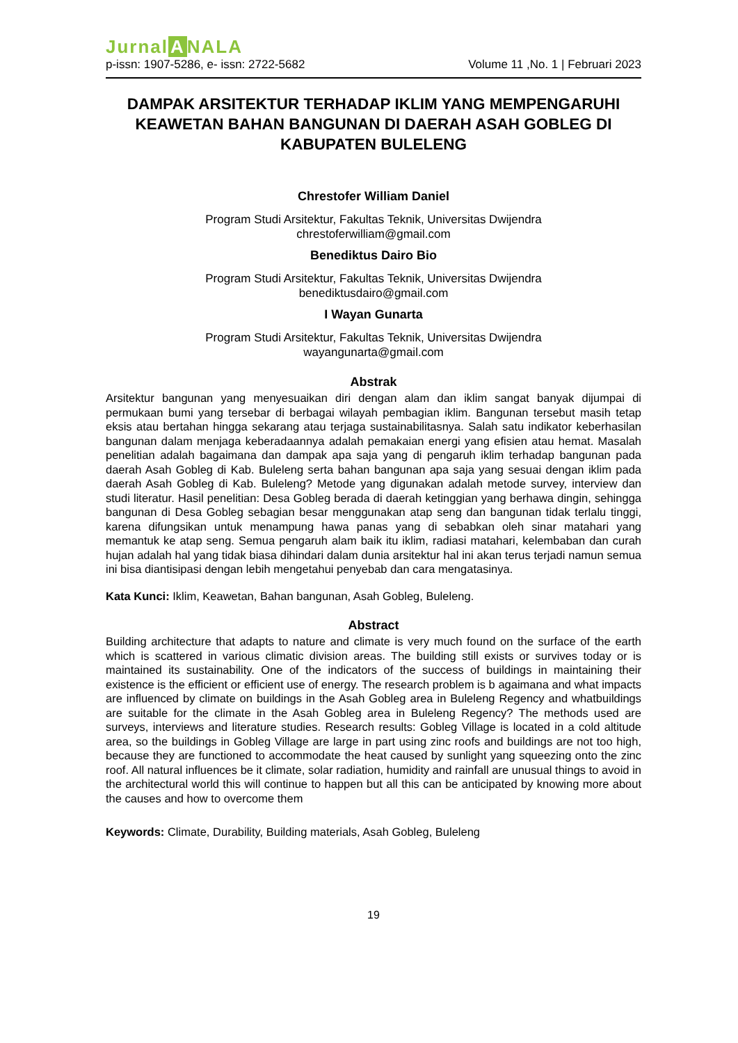Jurnal A NALA
p-issn: 1907-5286, e- issn: 2722-5682 Volume 11 ,No. 1 | Februari 2023
DAMPAK ARSITEKTUR TERHADAP IKLIM YANG MEMPENGARUHI KEAWETAN BAHAN BANGUNAN DI DAERAH ASAH GOBLEG DI KABUPATEN BULELENG
Chrestofer William Daniel
Program Studi Arsitektur, Fakultas Teknik, Universitas Dwijendra
chrestoferwilliam@gmail.com
Benediktus Dairo Bio
Program Studi Arsitektur, Fakultas Teknik, Universitas Dwijendra
benediktusdairo@gmail.com
I Wayan Gunarta
Program Studi Arsitektur, Fakultas Teknik, Universitas Dwijendra
wayangunarta@gmail.com
Abstrak
Arsitektur bangunan yang menyesuaikan diri dengan alam dan iklim sangat banyak dijumpai di permukaan bumi yang tersebar di berbagai wilayah pembagian iklim. Bangunan tersebut masih tetap eksis atau bertahan hingga sekarang atau terjaga sustainabilitasnya. Salah satu indikator keberhasilan bangunan dalam menjaga keberadaannya adalah pemakaian energi yang efisien atau hemat. Masalah penelitian adalah bagaimana dan dampak apa saja yang di pengaruh iklim terhadap bangunan pada daerah Asah Gobleg di Kab. Buleleng serta bahan bangunan apa saja yang sesuai dengan iklim pada daerah Asah Gobleg di Kab. Buleleng? Metode yang digunakan adalah metode survey, interview dan studi literatur. Hasil penelitian: Desa Gobleg berada di daerah ketinggian yang berhawa dingin, sehingga bangunan di Desa Gobleg sebagian besar menggunakan atap seng dan bangunan tidak terlalu tinggi, karena difungsikan untuk menampung hawa panas yang di sebabkan oleh sinar matahari yang memantuk ke atap seng. Semua pengaruh alam baik itu iklim, radiasi matahari, kelembaban dan curah hujan adalah hal yang tidak biasa dihindari dalam dunia arsitektur hal ini akan terus terjadi namun semua ini bisa diantisipasi dengan lebih mengetahui penyebab dan cara mengatasinya.
Kata Kunci: Iklim, Keawetan, Bahan bangunan, Asah Gobleg, Buleleng.
Abstract
Building architecture that adapts to nature and climate is very much found on the surface of the earth which is scattered in various climatic division areas. The building still exists or survives today or is maintained its sustainability. One of the indicators of the success of buildings in maintaining their existence is the efficient or efficient use of energy. The research problem is b agaimana and what impacts are influenced by climate on buildings in the Asah Gobleg area in Buleleng Regency and whatbuildings are suitable for the climate in the Asah Gobleg area in Buleleng Regency? The methods used are surveys, interviews and literature studies. Research results: Gobleg Village is located in a cold altitude area, so the buildings in Gobleg Village are large in part using zinc roofs and buildings are not too high, because they are functioned to accommodate the heat caused by sunlight yang squeezing onto the zinc roof. All natural influences be it climate, solar radiation, humidity and rainfall are unusual things to avoid in the architectural world this will continue to happen but all this can be anticipated by knowing more about the causes and how to overcome them
Keywords: Climate, Durability, Building materials, Asah Gobleg, Buleleng
19